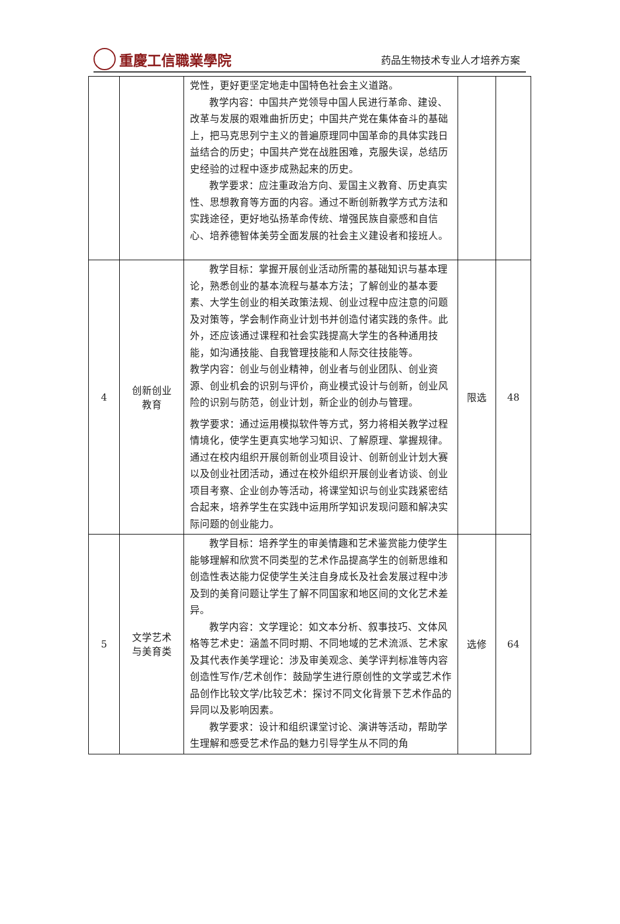重慶工信職業學院
药品生物技术专业人才培养方案
| | | 党性，更好更坚定地走中国特色社会主义道路。 教学内容：中国共产党领导中国人民进行革命、建设、改革与发展的艰难曲折历史；中国共产党在集体奋斗的基础上，把马克思列宁主义的普遍原理同中国革命的具体实践日益结合的历史；中国共产党在战胜困难，克服失误，总结历史经验的过程中逐步成熟起来的历史。 教学要求：应注重政治方向、爱国主义教育、历史真实性、思想教育等方面的内容。通过不断创新教学方式方法和实践途径，更好地弘扬革命传统、增强民族自豪感和自信心、培养德智体美劳全面发展的社会主义建设者和接班人。 | | |
| 4 | 创新创业 教育 | 教学目标：掌握开展创业活动所需的基础知识与基本理论，熟悉创业的基本流程与基本方法；了解创业的基本要素、大学生创业的相关政策法规、创业过程中应注意的问题及对策等，学会制作商业计划书并创造付诸实践的条件。此外，还应该通过课程和社会实践提高大学生的各种通用技能，如沟通技能、自我管理技能和人际交往技能等。 教学内容：创业与创业精神，创业者与创业团队、创业资源、创业机会的识别与评价，商业模式设计与创新，创业风险的识别与防范，创业计划，新企业的创办与管理。 教学要求：通过运用模拟软件等方式，努力将相关教学过程情境化，使学生更真实地学习知识、了解原理、掌握规律。通过在校内组织开展创新创业项目设计、创新创业计划大赛以及创业社团活动，通过在校外组织开展创业者访谈、创业项目考察、企业创办等活动，将课堂知识与创业实践紧密结合起来，培养学生在实践中运用所学知识发现问题和解决实际问题的创业能力。 | 限选 | 48 |
| 5 | 文学艺术 与美育类 | 教学目标：培养学生的审美情趣和艺术鉴赏能力使学生能够理解和欣赏不同类型的艺术作品提高学生的创新思维和创造性表达能力促使学生关注自身成长及社会发展过程中涉及到的美育问题让学生了解不同国家和地区间的文化艺术差异。 教学内容：文学理论：如文本分析、叙事技巧、文体风格等艺术史：涵盖不同时期、不同地域的艺术流派、艺术家及其代表作美学理论：涉及审美观念、美学评判标准等内容创造性写作/艺术创作：鼓励学生进行原创性的文学或艺术作品创作比较文学/比较艺术：探讨不同文化背景下艺术作品的异同以及影响因素。 教学要求：设计和组织课堂讨论、演讲等活动，帮助学生理解和感受艺术作品的魅力引导学生从不同的角 | 选修 | 64 |